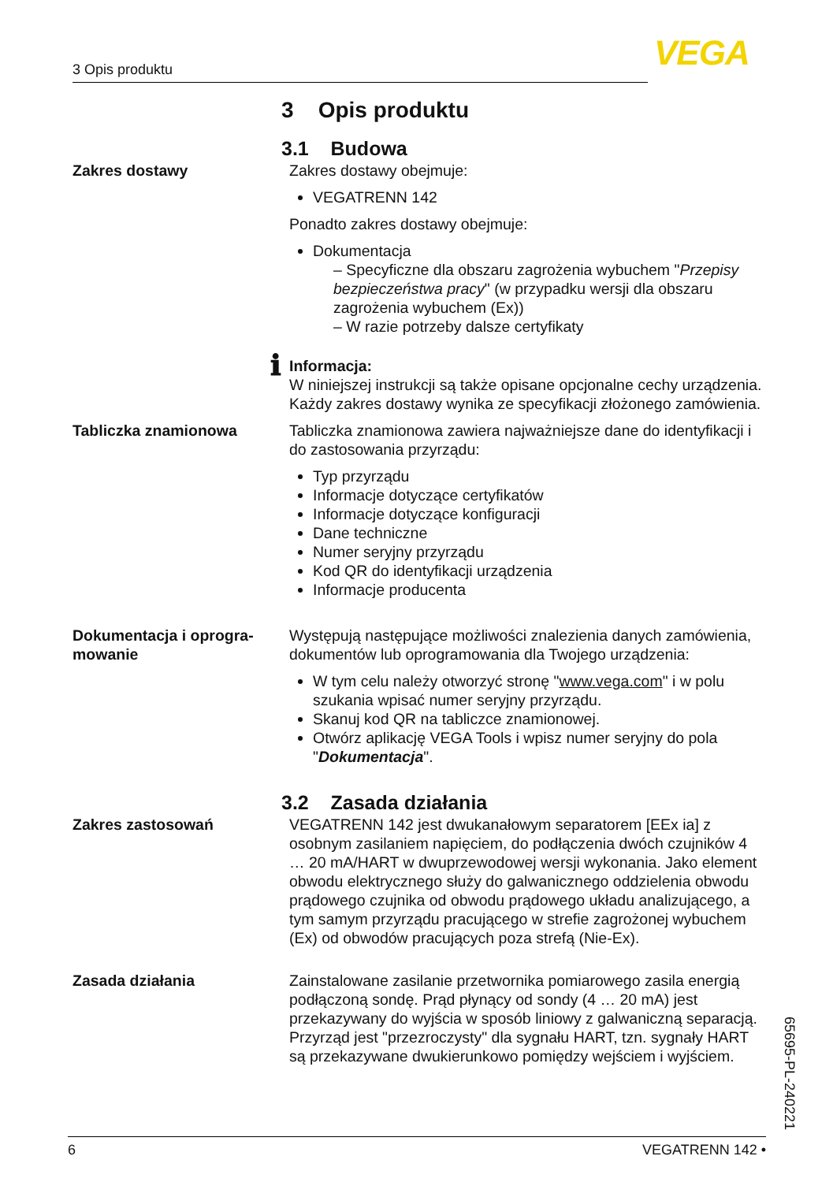3 Opis produktu VEGA
3 Opis produktu
3.1 Budowa
Zakres dostawy Zakres dostawy obejmuje:
VEGATRENN 142
Ponadto zakres dostawy obejmuje:
Dokumentacja
– Specyficzne dla obszaru zagrożenia wybuchem "Przepisy bezpieczeństwa pracy" (w przypadku wersji dla obszaru zagrożenia wybuchem (Ex))
– W razie potrzeby dalsze certyfikaty
ℹ
Informacja:
W niniejszej instrukcji są także opisane opcjonalne cechy urządzenia. Każdy zakres dostawy wynika ze specyfikacji złożonego zamówienia.
Tabliczka znamionowa Tabliczka znamionowa zawiera najważniejsze dane do identyfikacji i do zastosowania przyrządu:
Typ przyrządu
Informacje dotyczące certyfikatów
Informacje dotyczące konfiguracji
Dane techniczne
Numer seryjny przyrządu
Kod QR do identyfikacji urządzenia
Informacje producenta
Dokumentacja i oprogra-
mowanie
Występują następujące możliwości znalezienia danych zamówienia, dokumentów lub oprogramowania dla Twojego urządzenia:
W tym celu należy otworzyć stronę "www.vega.com" i w polu szukania wpisać numer seryjny przyrządu.
Skanuj kod QR na tabliczce znamionowej.
Otwórz aplikację VEGA Tools i wpisz numer seryjny do pola "Dokumentacja".
3.2 Zasada działania
Zakres zastosowań VEGATRENN 142 jest dwukanałowym separatorem [EEx ia] z osobnym zasilaniem napięciem, do podłączenia dwóch czujników 4 … 20 mA/HART w dwuprzewodowej wersji wykonania. Jako element obwodu elektrycznego służy do galwanicznego oddzielenia obwodu prądowego czujnika od obwodu prądowego układu analizującego, a tym samym przyrządu pracującego w strefie zagrożonej wybuchem (Ex) od obwodów pracujących poza strefą (Nie-Ex).
Zasada działania Zainstalowane zasilanie przetwornika pomiarowego zasila energią podłączoną sondę. Prąd płynący od sondy (4 … 20 mA) jest przekazywany do wyjścia w sposób liniowy z galwaniczną separacją. Przyrząd jest "przezroczysty" dla sygnału HART, tzn. sygnały HART są przekazywane dwukierunkowo pomiędzy wejściem i wyjściem.
65695-PL-240221
6 VEGATRENN 142 •